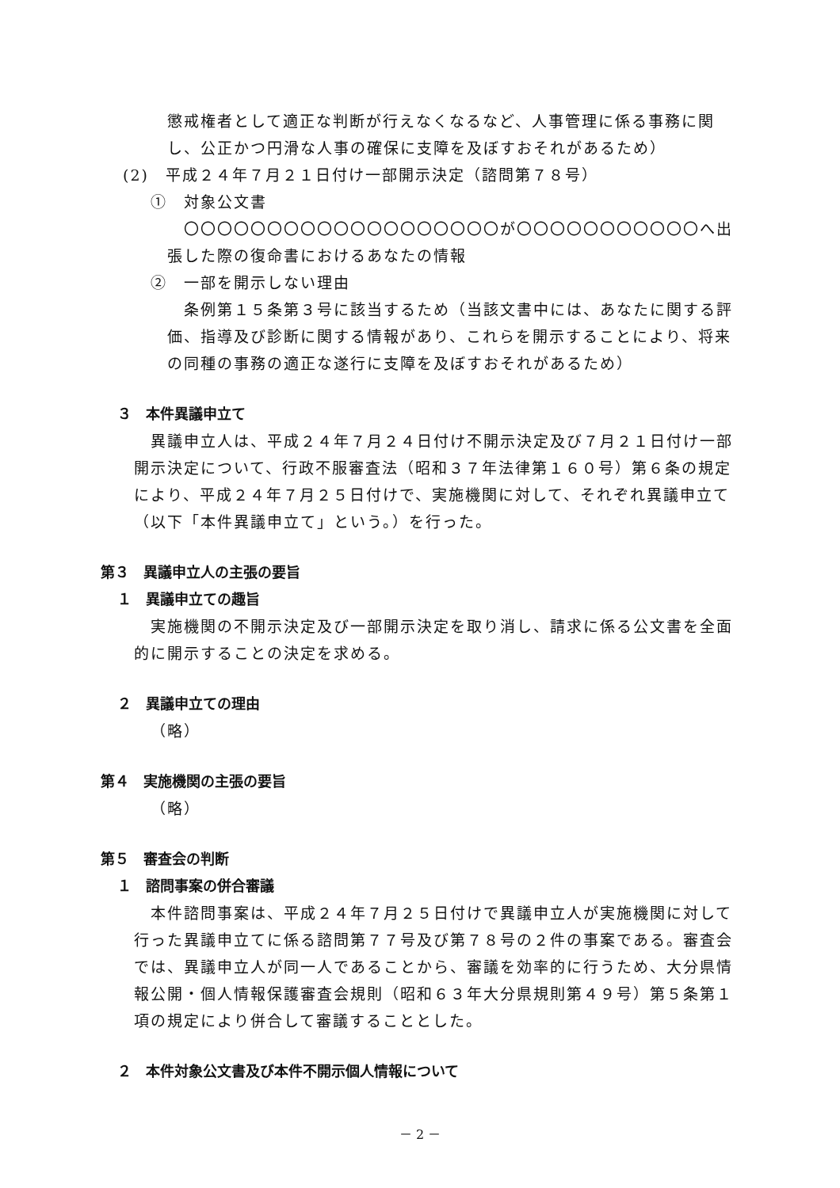懲戒権者として適正な判断が行えなくなるなど、人事管理に係る事務に関し、公正かつ円滑な人事の確保に支障を及ぼすおそれがあるため）
(2)　平成２４年７月２１日付け一部開示決定（諮問第７８号）
①　対象公文書
〇〇〇〇〇〇〇〇〇〇〇〇〇〇〇〇〇〇〇が〇〇〇〇〇〇〇〇〇〇〇へ出張した際の復命書におけるあなたの情報
②　一部を開示しない理由
条例第１５条第３号に該当するため（当該文書中には、あなたに関する評価、指導及び診断に関する情報があり、これらを開示することにより、将来の同種の事務の適正な遂行に支障を及ぼすおそれがあるため）
３　本件異議申立て
異議申立人は、平成２４年７月２４日付け不開示決定及び７月２１日付け一部開示決定について、行政不服審査法（昭和３７年法律第１６０号）第６条の規定により、平成２４年７月２５日付けで、実施機関に対して、それぞれ異議申立て（以下「本件異議申立て」という。）を行った。
第３　異議申立人の主張の要旨
１　異議申立ての趣旨
実施機関の不開示決定及び一部開示決定を取り消し、請求に係る公文書を全面的に開示することの決定を求める。
２　異議申立ての理由
（略）
第４　実施機関の主張の要旨
（略）
第５　審査会の判断
１　諮問事案の併合審議
本件諮問事案は、平成２４年７月２５日付けで異議申立人が実施機関に対して行った異議申立てに係る諮問第７７号及び第７８号の２件の事案である。審査会では、異議申立人が同一人であることから、審議を効率的に行うため、大分県情報公開・個人情報保護審査会規則（昭和６３年大分県規則第４９号）第５条第１項の規定により併合して審議することとした。
２　本件対象公文書及び本件不開示個人情報について
－ 2 －